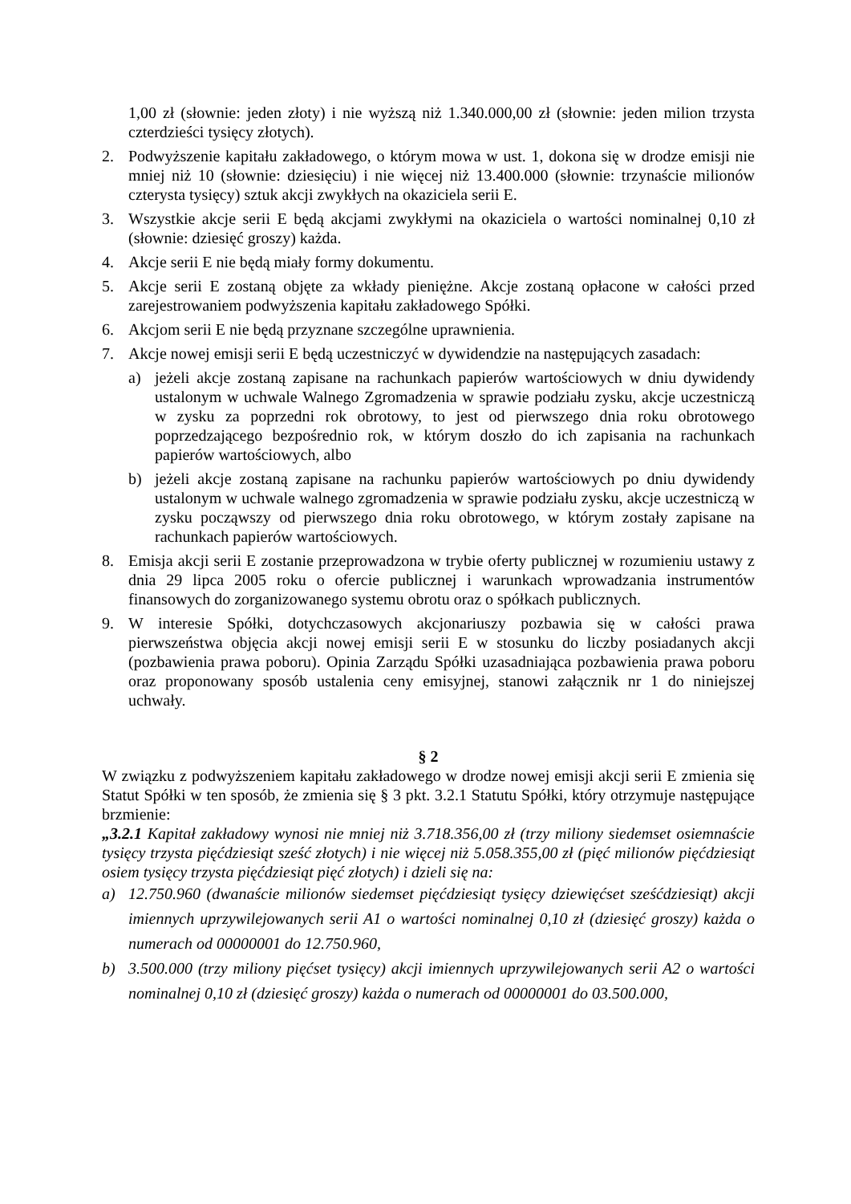1,00 zł (słownie: jeden złoty) i nie wyższą niż 1.340.000,00 zł (słownie: jeden milion trzysta czterdzieści tysięcy złotych).
2. Podwyższenie kapitału zakładowego, o którym mowa w ust. 1, dokona się w drodze emisji nie mniej niż 10 (słownie: dziesięciu) i nie więcej niż 13.400.000 (słownie: trzynaście milionów czterysta tysięcy) sztuk akcji zwykłych na okaziciela serii E.
3. Wszystkie akcje serii E będą akcjami zwykłymi na okaziciela o wartości nominalnej 0,10 zł (słownie: dziesięć groszy) każda.
4. Akcje serii E nie będą miały formy dokumentu.
5. Akcje serii E zostaną objęte za wkłady pieniężne. Akcje zostaną opłacone w całości przed zarejestrowaniem podwyższenia kapitału zakładowego Spółki.
6. Akcjom serii E nie będą przyznane szczególne uprawnienia.
7. Akcje nowej emisji serii E będą uczestniczyć w dywidendzie na następujących zasadach:
a) jeżeli akcje zostaną zapisane na rachunkach papierów wartościowych w dniu dywidendy ustalonym w uchwale Walnego Zgromadzenia w sprawie podziału zysku, akcje uczestniczą w zysku za poprzedni rok obrotowy, to jest od pierwszego dnia roku obrotowego poprzedzającego bezpośrednio rok, w którym doszło do ich zapisania na rachunkach papierów wartościowych, albo
b) jeżeli akcje zostaną zapisane na rachunku papierów wartościowych po dniu dywidendy ustalonym w uchwale walnego zgromadzenia w sprawie podziału zysku, akcje uczestniczą w zysku począwszy od pierwszego dnia roku obrotowego, w którym zostały zapisane na rachunkach papierów wartościowych.
8. Emisja akcji serii E zostanie przeprowadzona w trybie oferty publicznej w rozumieniu ustawy z dnia 29 lipca 2005 roku o ofercie publicznej i warunkach wprowadzania instrumentów finansowych do zorganizowanego systemu obrotu oraz o spółkach publicznych.
9. W interesie Spółki, dotychczasowych akcjonariuszy pozbawia się w całości prawa pierwszeństwa objęcia akcji nowej emisji serii E w stosunku do liczby posiadanych akcji (pozbawienia prawa poboru). Opinia Zarządu Spółki uzasadniająca pozbawienia prawa poboru oraz proponowany sposób ustalenia ceny emisyjnej, stanowi załącznik nr 1 do niniejszej uchwały.
§ 2
W związku z podwyższeniem kapitału zakładowego w drodze nowej emisji akcji serii E zmienia się Statut Spółki w ten sposób, że zmienia się § 3 pkt. 3.2.1 Statutu Spółki, który otrzymuje następujące brzmienie:
„3.2.1 Kapitał zakładowy wynosi nie mniej niż 3.718.356,00 zł (trzy miliony siedemset osiemnaście tysięcy trzysta pięćdziesiąt sześć złotych) i nie więcej niż 5.058.355,00 zł (pięć milionów pięćdziesiąt osiem tysięcy trzysta pięćdziesiąt pięć złotych) i dzieli się na:
a) 12.750.960 (dwanaście milionów siedemset pięćdziesiąt tysięcy dziewięćset sześćdziesiąt) akcji imiennych uprzywilejowanych serii A1 o wartości nominalnej 0,10 zł (dziesięć groszy) każda o numerach od 00000001 do 12.750.960,
b) 3.500.000 (trzy miliony pięćset tysięcy) akcji imiennych uprzywilejowanych serii A2 o wartości nominalnej 0,10 zł (dziesięć groszy) każda o numerach od 00000001 do 03.500.000,